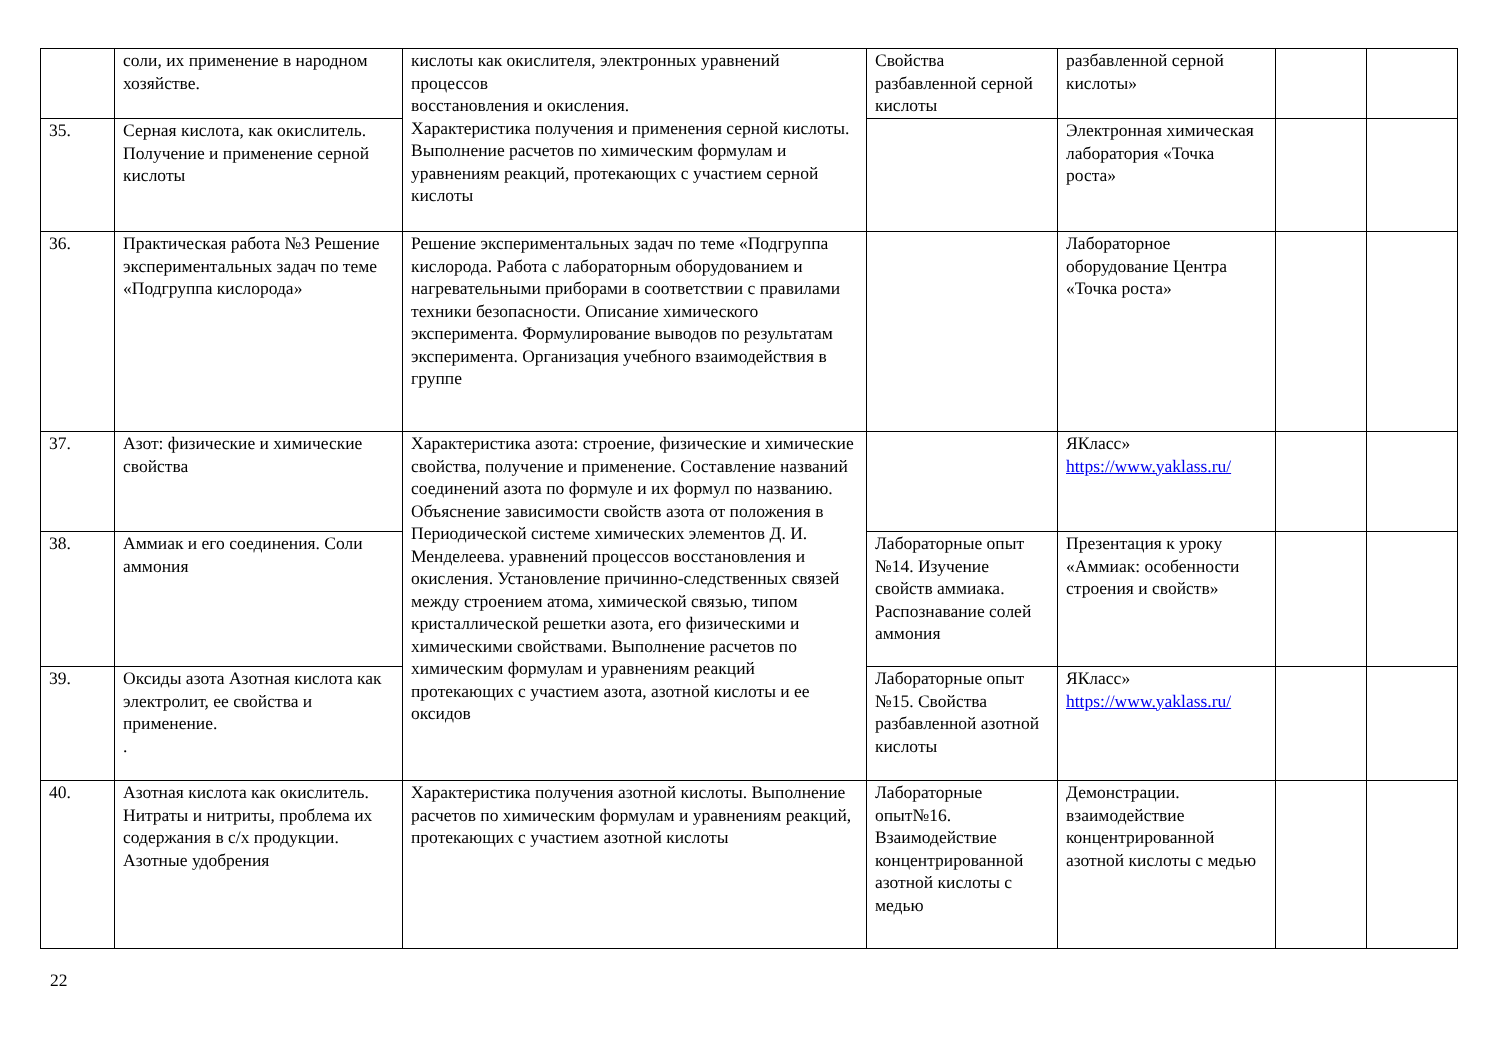| | соли, их применение в народном хозяйстве. | кислоты как окислителя, электронных уравнений процессов восстановления и окисления. Характеристика получения и применения серной кислоты. Выполнение расчетов по химическим формулам и уравнениям реакций, протекающих с участием серной кислоты | Свойства разбавленной серной кислоты | разбавленной серной кислоты» | | |
| 35. | Серная кислота, как окислитель. Получение и применение серной кислоты | | | Электронная химическая лаборатория «Точка роста» | | |
| 36. | Практическая работа №3 Решение экспериментальных задач по теме «Подгруппа кислорода» | Решение экспериментальных задач по теме «Подгруппа кислорода. Работа с лабораторным оборудованием и нагревательными приборами в соответствии с правилами техники безопасности. Описание химического эксперимента. Формулирование выводов по результатам эксперимента. Организация учебного взаимодействия в группе | | Лабораторное оборудование Центра «Точка роста» | | |
| 37. | Азот: физические и химические свойства | Характеристика азота: строение, физические и химические свойства, получение и применение. Составление названий соединений азота по формуле и их формул по названию. Объяснение зависимости свойств азота от положения в Периодической системе химических элементов Д. И. Менделеева. уравнений процессов восстановления и окисления. Установление причинно-следственных связей между строением атома, химической связью, типом кристаллической решетки азота, его физическими и химическими свойствами. Выполнение расчетов по химическим формулам и уравнениям реакций протекающих с участием азота, азотной кислоты и ее оксидов | | ЯКласс» https://www.yaklass.ru/ | | |
| 38. | Аммиак и его соединения. Соли аммония | | Лабораторные опыт №14. Изучение свойств аммиака. Распознавание солей аммония | Презентация к уроку «Аммиак: особенности строения и свойств» | | |
| 39. | Оксиды азота Азотная кислота как электролит, ее свойства и применение. . | | Лабораторные опыт №15. Свойства разбавленной азотной кислоты | ЯКласс» https://www.yaklass.ru/ | | |
| 40. | Азотная кислота как окислитель. Нитраты и нитриты, проблема их содержания в с/х продукции. Азотные удобрения | Характеристика получения азотной кислоты. Выполнение расчетов по химическим формулам и уравнениям реакций, протекающих с участием азотной кислоты | Лабораторные опыт№16. Взаимодействие концентрированной азотной кислоты с медью | Демонстрации. взаимодействие концентрированной азотной кислоты с медью | | |
22